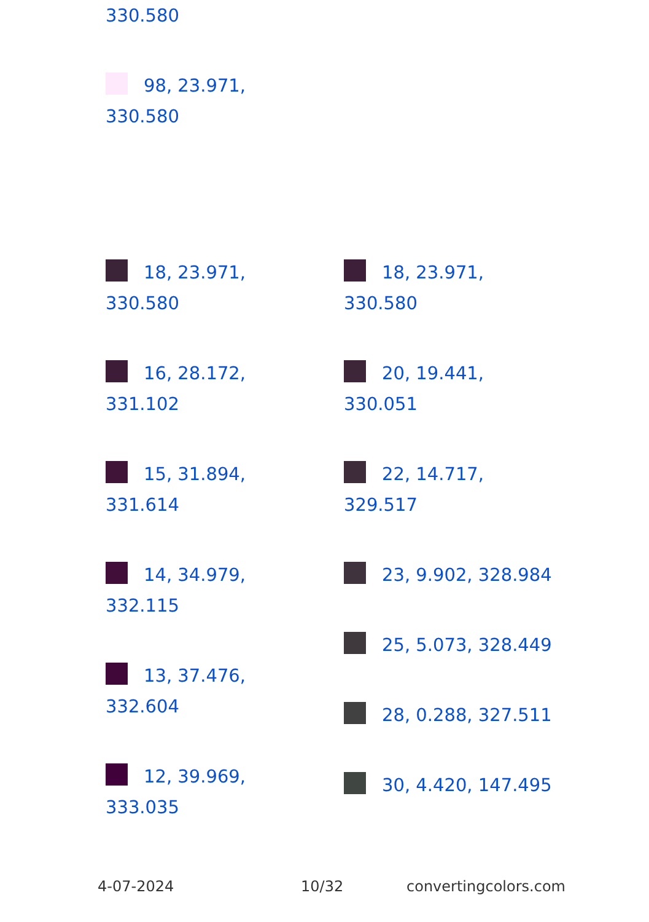330.580
98, 23.971, 330.580
18, 23.971, 330.580
18, 23.971, 330.580
16, 28.172, 331.102
20, 19.441, 330.051
15, 31.894, 331.614
22, 14.717, 329.517
14, 34.979, 332.115
23, 9.902, 328.984
25, 5.073, 328.449
13, 37.476, 332.604
28, 0.288, 327.511
12, 39.969, 333.035
30, 4.420, 147.495
4-07-2024 10/32 convertingcolors.com